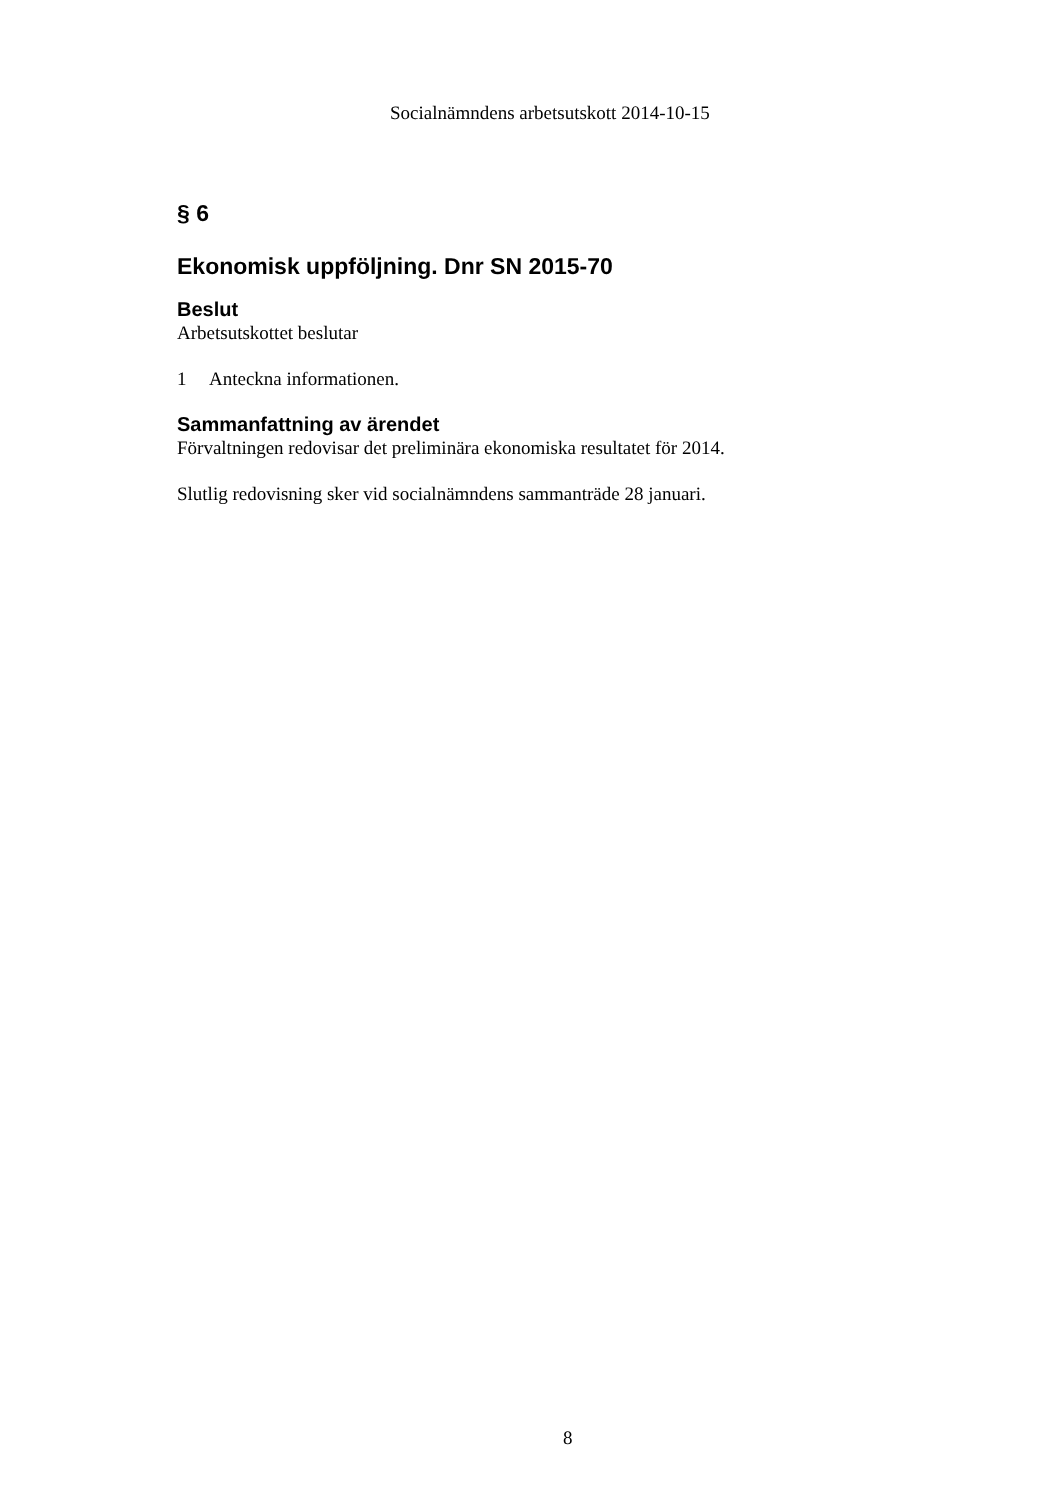Socialnämndens arbetsutskott 2014-10-15
§ 6
Ekonomisk uppföljning. Dnr SN 2015-70
Beslut
Arbetsutskottet beslutar
1 Anteckna informationen.
Sammanfattning av ärendet
Förvaltningen redovisar det preliminära ekonomiska resultatet för 2014.
Slutlig redovisning sker vid socialnämndens sammanträde 28 januari.
8